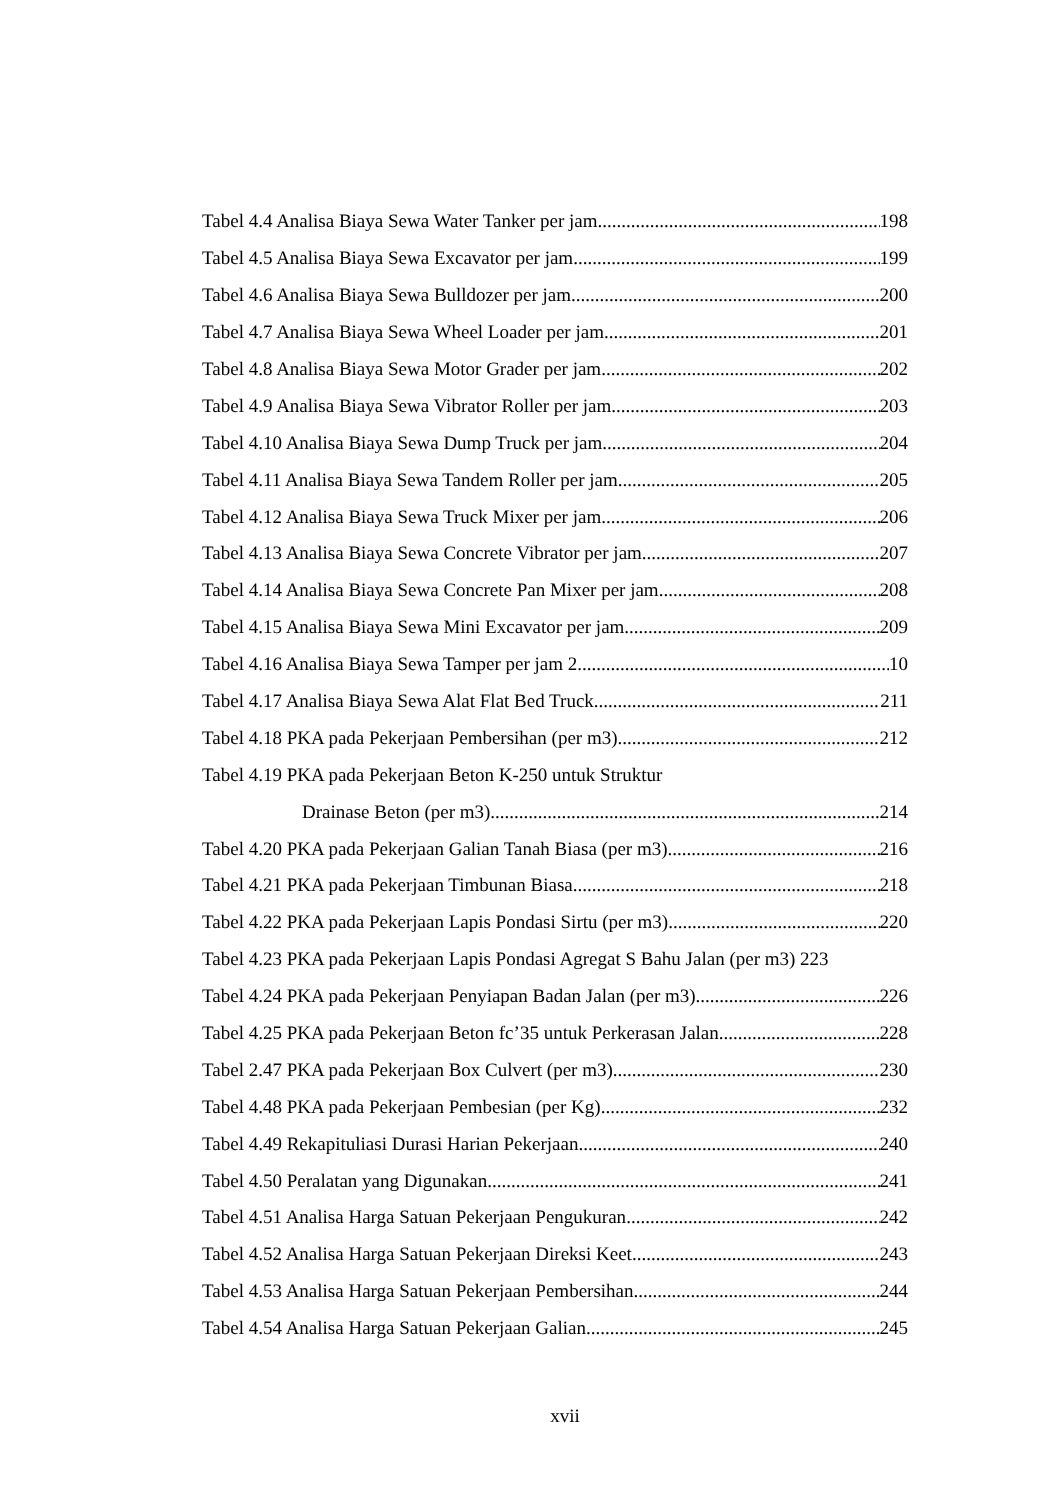Tabel 4.4 Analisa Biaya Sewa Water Tanker per jam 198
Tabel 4.5 Analisa Biaya Sewa Excavator per jam 199
Tabel 4.6 Analisa Biaya Sewa Bulldozer per jam 200
Tabel 4.7 Analisa Biaya Sewa Wheel Loader per jam 201
Tabel 4.8 Analisa Biaya Sewa Motor Grader per jam 202
Tabel 4.9 Analisa Biaya Sewa Vibrator Roller per jam 203
Tabel 4.10 Analisa Biaya Sewa Dump Truck per jam 204
Tabel 4.11 Analisa Biaya Sewa Tandem Roller per jam 205
Tabel 4.12 Analisa Biaya Sewa Truck Mixer per jam 206
Tabel 4.13 Analisa Biaya Sewa Concrete Vibrator per jam 207
Tabel 4.14 Analisa Biaya Sewa Concrete Pan Mixer per jam 208
Tabel 4.15 Analisa Biaya Sewa Mini Excavator per jam 209
Tabel 4.16 Analisa Biaya Sewa Tamper per jam 2 10
Tabel 4.17 Analisa Biaya Sewa Alat Flat Bed Truck 211
Tabel 4.18 PKA pada Pekerjaan Pembersihan (per m3) 212
Tabel 4.19 PKA pada Pekerjaan Beton K-250 untuk Struktur
Drainase Beton (per m3) 214
Tabel 4.20 PKA pada Pekerjaan Galian Tanah Biasa (per m3) 216
Tabel 4.21 PKA pada Pekerjaan Timbunan Biasa 218
Tabel 4.22 PKA pada Pekerjaan Lapis Pondasi Sirtu (per m3) 220
Tabel 4.23 PKA pada Pekerjaan Lapis Pondasi Agregat S Bahu Jalan (per m3) 223
Tabel 4.24 PKA pada Pekerjaan Penyiapan Badan Jalan (per m3) 226
Tabel 4.25 PKA pada Pekerjaan Beton fc’35 untuk Perkerasan Jalan 228
Tabel 2.47 PKA pada Pekerjaan Box Culvert (per m3) 230
Tabel 4.48 PKA pada Pekerjaan Pembesian (per Kg) 232
Tabel 4.49 Rekapituliasi Durasi Harian Pekerjaan 240
Tabel 4.50 Peralatan yang Digunakan 241
Tabel 4.51 Analisa Harga Satuan Pekerjaan Pengukuran 242
Tabel 4.52 Analisa Harga Satuan Pekerjaan Direksi Keet 243
Tabel 4.53 Analisa Harga Satuan Pekerjaan Pembersihan 244
Tabel 4.54 Analisa Harga Satuan Pekerjaan Galian 245
xvii